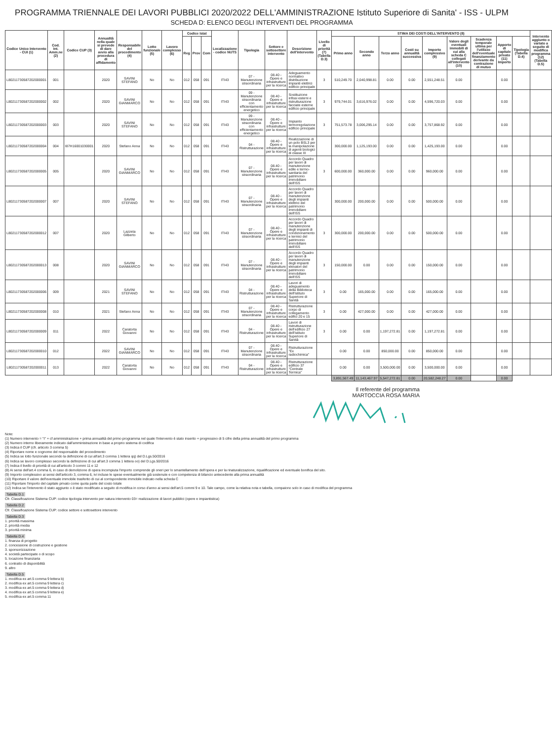PROGRAMMA TRIENNALE DEI LAVORI PUBBLICI 2020/2022 DELL'AMMINISTRAZIONE Istituto Superiore di Sanita' - ISS - ULPM
SCHEDA D: ELENCO DEGLI INTERVENTI DEL PROGRAMMA
| Codice Unico Intervento - CUI (1) | Cod. Int. Amm.ne (2) | Codice CUP (3) | Annualità nella quale si prevede di dare avvio alla procedura di affidamento | Responsabile del procedimento (4) | Lotto funzionale (5) | Lavoro complesso (6) | Codice Istat | | | Localizzazione - codice NUTS | Tipologia | Settore e sottosettore intervento | Descrizione dell'intervento | Livello di priorità (7) (Tabella D.3) | STIMA DEI COSTI DELL'INTERVENTO (8) | | | | | | | | | Intervento aggiunto o variato a seguito di modifica programma (12) (Tabella D.5) |
| --- | --- | --- | --- | --- | --- | --- | --- | --- | --- | --- | --- | --- | --- | --- | --- | --- | --- | --- | --- | --- | --- | --- | --- | --- |
| | | | | | | | Reg | Prov | Com | | | | | | Primo anno | Secondo anno | Terzo anno | Costi su annualità successiva | Importo complessivo (9) | Valore degli eventuali immobili di cui alla scheda C collegati all'intervento (10) | Scadenza temporale ultima per l'utilizzo dell'eventuale finanziamento derivante da contrazione di mutuo | Apporto di capitale privato (11) Importo | Tipologia (Tabella D.4) | |
| L80211730587202000001 | 001 | | 2020 | SAVINI STEFANO | No | No | 012 | 058 | 091 | ITI43 | 07 - Manutenzione straordinaria | 08.40 - Opere e infrastrutture per la ricerca | Adeguamento normativo distribuzione impianti elettrici edificio principale | 3 | 510,249.70 | 2,040,998.81 | 0.00 | 0.00 | 2,551,248.51 | 0.00 | | 0.00 | | |
| L80211730587202000002 | 002 | | 2020 | SAVINI GIANMARCO | No | No | 012 | 058 | 091 | ITI43 | 09 - Manutenzione straordinaria con efficientamento energetico | 08.40 - Opere e infrastrutture per la ricerca | Sostituzione infissi esterni e ristrutturazione facciate esterne edificio principale | 3 | 979,744.01 | 3,616,976.02 | 0.00 | 0.00 | 4,596,720.03 | 0.00 | | 0.00 | | |
| L80211730587202000003 | 003 | | 2020 | SAVINI STEFANO | No | No | 012 | 058 | 091 | ITI43 | 09 - Manutenzione straordinaria con efficientamento energetico | 08.40 - Opere e infrastrutture per la ricerca | Impianto termoregolazione edificio principale | 3 | 751,573.78 | 3,006,295.14 | 0.00 | 0.00 | 3,757,868.92 | 0.00 | | 0.00 | | |
| L80211730587202000004 | 004 | I87H16001030001 | 2020 | Stefano Anna | No | No | 012 | 058 | 091 | ITI43 | 04 - Ristrutturazione | 08.40 - Opere e infrastrutture per la ricerca | Realizzazione di un polo BSL3 per la manipolazione di agenti biologici di classe III | | 300,000.00 | 1,125,193.00 | 0.00 | 0.00 | 1,425,193.00 | 0.00 | | 0.00 | | |
| L80211730587202000005 | 005 | | 2020 | SAVINI GIANMARCO | No | No | 012 | 058 | 091 | ITI43 | 07 - Manutenzione straordinaria | 08.40 - Opere e infrastrutture per la ricerca | Accordo Quadro per lavori di manutenzione edile e termo-sanitaria del patrimonio immobiliare dell'ISS | 3 | 600,000.00 | 360,000.00 | 0.00 | 0.00 | 960,000.00 | 0.00 | | 0.00 | | |
| L80211730587202000007 | 007 | | 2020 | SAVINI STEFANO | No | No | 012 | 058 | 091 | ITI43 | 07 - Manutenzione straordinaria | 08.40 - Opere e infrastrutture per la ricerca | Accordo Quadro per lavori di manutenzione degli impianti elettrici del patrimonio immobiliare dell'ISS | | 300,000.00 | 200,000.00 | 0.00 | 0.00 | 500,000.00 | 0.00 | | 0.00 | | |
| L80211730587202000012 | 007 | | 2020 | Lazzeta Gilberto | No | No | 012 | 058 | 091 | ITI43 | 07 - Manutenzione straordinaria | 08.40 - Opere e infrastrutture per la ricerca | Accordo Quadro per lavori di manutenzione degli impianti di condizionamento e termici del patrimonio immobiliare dell'ISS | 3 | 300,000.00 | 200,000.00 | 0.00 | 0.00 | 500,000.00 | 0.00 | | 0.00 | | |
| L80211730587202000013 | 008 | | 2020 | SAVINI GIANMARCO | No | No | 012 | 058 | 091 | ITI43 | 07 - Manutenzione straordinaria | 08.40 - Opere e infrastrutture per la ricerca | Accordo Quadro per lavori di manutenzione degli impianti elevatori del patrimonio immobiliare dell'ISS | 3 | 150,000.00 | 0.00 | 0.00 | 0.00 | 150,000.00 | 0.00 | | 0.00 | | |
| L80211730587202000006 | 009 | | 2021 | SAVINI STEFANO | No | No | 012 | 058 | 091 | ITI43 | 04 - Ristrutturazione | 08.40 - Opere e infrastrutture per la ricerca | Lavori di adeguamento della Biblioteca dell'Istituto Superiore di Sanità | 3 | 0.00 | 165,000.00 | 0.00 | 0.00 | 165,000.00 | 0.00 | | 0.00 | | |
| L80211730587202000008 | 010 | | 2021 | Stefano Anna | No | No | 012 | 058 | 091 | ITI43 | 07 - Manutenzione straordinaria | 08.40 - Opere e infrastrutture per la ricerca | Ristrutturazione corpo di collegamento edifici 20 e 15 | 3 | 0.00 | 427,000.00 | 0.00 | 0.00 | 427,000.00 | 0.00 | | 0.00 | | |
| L80211730587202000009 | 011 | | 2022 | Caratorta Giovanni | No | No | 012 | 058 | 091 | ITI43 | 04 - Ristrutturazione | 08.40 - Opere e infrastrutture per la ricerca | Lavori di ristrutturazione dell'edificio 27 dell'Istituto Superiore di Sanità | 3 | 0.00 | 0.00 | 1,197,272.81 | 0.00 | 1,197,272.81 | 0.00 | | 0.00 | | |
| L80211730587202000010 | 012 | | 2022 | SAVINI GIANMARCO | No | No | 012 | 058 | 091 | ITI43 | 07 - Manutenzione straordinaria | 08.40 - Opere e infrastrutture per la ricerca | Ristrutturazione "Ex radiochimica" | | 0.00 | 0.00 | 850,000.00 | 0.00 | 850,000.00 | 0.00 | | 0.00 | | |
| L80211730587202000011 | 013 | | 2022 | Caratorta Giovanni | No | No | 012 | 058 | 091 | ITI43 | 04 - Ristrutturazione | 08.40 - Opere e infrastrutture per la ricerca | Ristrutturazione edificio 37 "Centrale Termica" | | 0.00 | 0.00 | 3,500,000.00 | 0.00 | 3,500,000.00 | 0.00 | | 0.00 | | |
| | | | | | | | | | | | | | | | 3,891,567.49 | 11,143,467.97 | 5,547,272.81 | 0.00 | 20,582,248.27 | 0.00 | | 0.00 | | |
Il referente del programma
MARTOCCIA ROSA MARIA
Note:
(1) Numero intervento = "I" + cf amministrazione + prima annualità del primo programma nel quale l'intervento è stato inserito + progressivo di 5 cifre della prima annualità del primo programma
(2) Numero interno liberamente indicato dall'amministrazione in base a proprio sistema di codifica
(3) Indica il CUP (cfr. articolo 3 comma 5)
(4) Riportare nome e cognome del responsabile del procedimento
(5) Indica se lotto funzionale secondo la definizione di cui all'art.3 comma 1 lettera qq) del D.Lgs.50/2016
(6) Indica se lavoro complesso secondo la definizione di cui all'art.3 comma 1 lettera oo) del D.Lgs.50/2016
(7) Indica il livello di priorità di cui all'articolo 3 commi 11 e 12
(8) Ai sensi dell'art.4 comma 6, in caso di demolizione di opera incompiuta l'importo comprende gli oneri per lo smantellamento dell'opera e per la rinaturalizzazione, riqualificazione ed eventuale bonifica del sito.
(9) Importo complessivo ai sensi dell'articolo 3, comma 6, ivi incluse le spese eventualmente già sostenute e con competenza di bilancio antecedente alla prima annualità
(10) Riportare il valore dell'eventuale immobile trasferito di cui al corrispondente immobile indicato nella scheda C
(11) Riportare l'importo del capitale privato come quota parte del costo totale
(12) Indica se l'intervento è stato aggiunto o è stato modificato a seguito di modifica in corso d'anno ai sensi dell'art.5 commi 9 e 10. Tale campo, come la relativa nota e tabella, compaiono solo in caso di modifica del programma
Tabella D.1
Cfr. Classificazione Sistema CUP: codice tipologia intervento per natura intervento 03= realizzazione di lavori pubblici (opere e impiantistica)
Tabella D.2
Cfr. Classificazione Sistema CUP: codice settore e sottosettore intervento
Tabella D.3
1. priorità massima
2. priorità media
3. priorità minima
Tabella D.4
1. finanza di progetto
2. concessione di costruzione e gestione
3. sponsorizzazione
4. società partecipate o di scopo
5. locazione finanziaria
6. contratto di disponibilità
9. altro
Tabella D.5
1. modifica ex art.5 comma 9 lettera b)
2. modifica ex art.5 comma 9 lettera c)
3. modifica ex art.5 comma 9 lettera d)
4. modifica ex art.5 comma 9 lettera e)
5. modifica ex art.5 comma 11